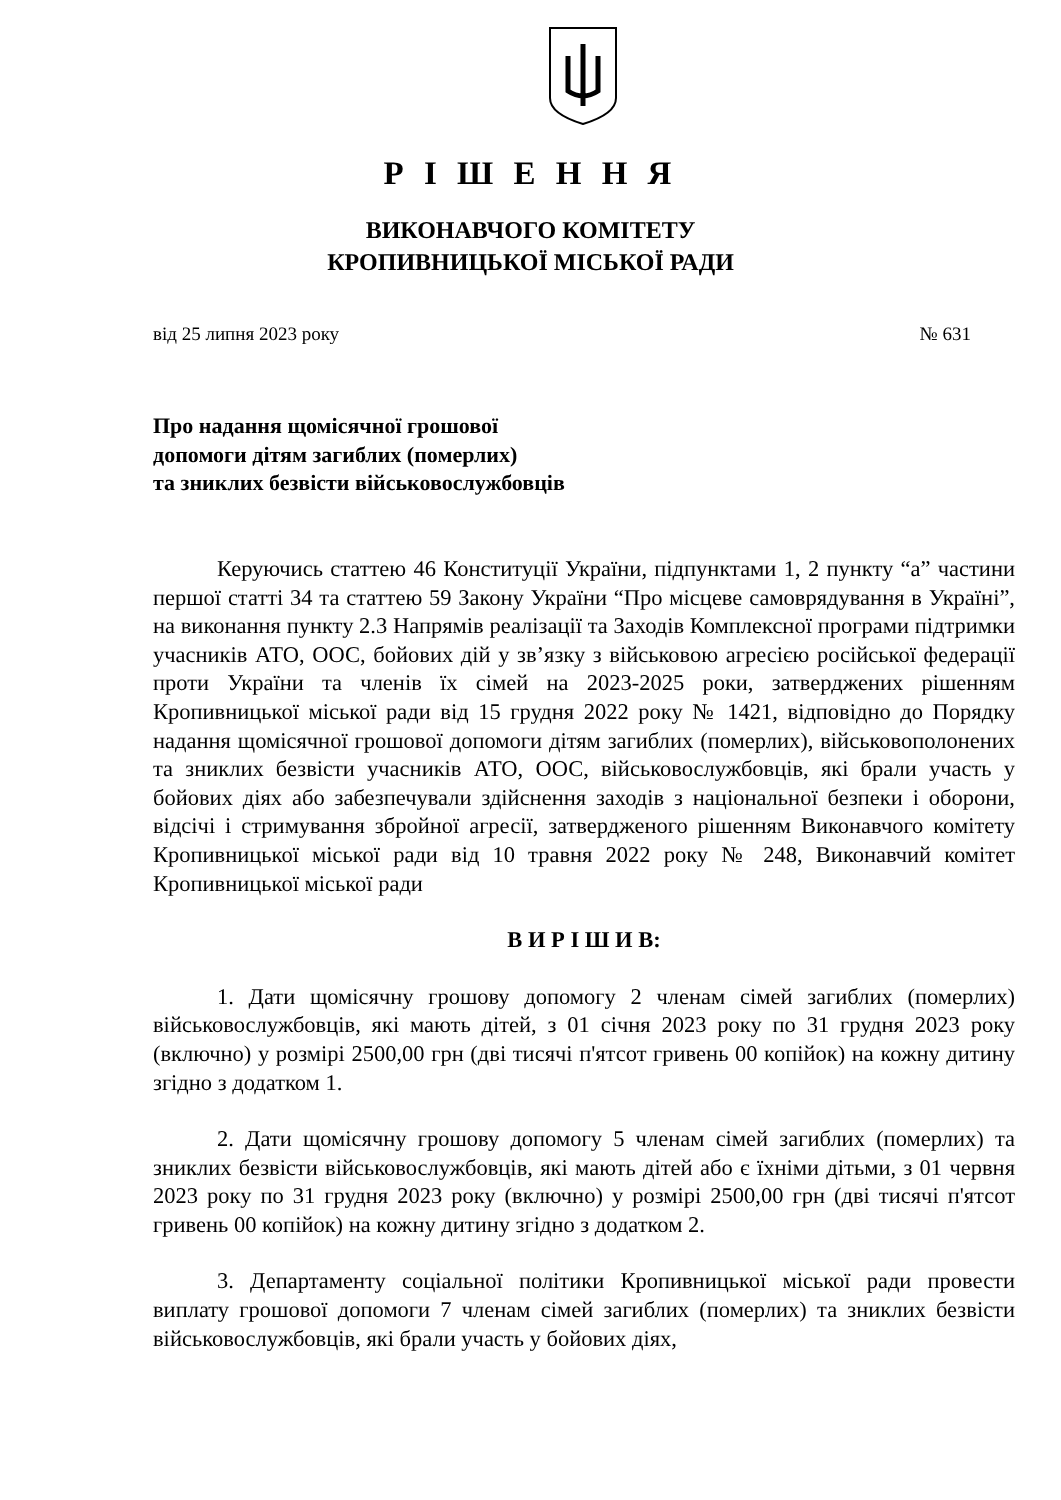Р І Ш Е Н Н Я
ВИКОНАВЧОГО КОМІТЕТУ
КРОПИВНИЦЬКОЇ МІСЬКОЇ РАДИ
від 25 липня 2023 року № 631
Про надання щомісячної грошової
допомоги дітям загиблих (померлих)
та зниклих безвісти військовослужбовців
Керуючись статтею 46 Конституції України, підпунктами 1, 2 пункту “а” частини першої статті 34 та статтею 59 Закону України “Про місцеве самоврядування в Україні”, на виконання пункту 2.3 Напрямів реалізації та Заходів Комплексної програми підтримки учасників АТО, ООС, бойових дій у зв’язку з військовою агресією російської федерації проти України та членів їх сімей на 2023-2025 роки, затверджених рішенням Кропивницької міської ради від 15 грудня 2022 року № 1421, відповідно до Порядку надання щомісячної грошової допомоги дітям загиблих (померлих), військовополонених та зниклих безвісти учасників АТО, ООС, військовослужбовців, які брали участь у бойових діях або забезпечували здійснення заходів з національної безпеки і оборони, відсічі і стримування збройної агресії, затвердженого рішенням Виконавчого комітету Кропивницької міської ради від 10 травня 2022 року № 248, Виконавчий комітет Кропивницької міської ради
В И Р І Ш И В:
1. Дати щомісячну грошову допомогу 2 членам сімей загиблих (померлих) військовослужбовців, які мають дітей, з 01 січня 2023 року по 31 грудня 2023 року (включно) у розмірі 2500,00 грн (дві тисячі п'ятсот гривень 00 копійок) на кожну дитину згідно з додатком 1.
2. Дати щомісячну грошову допомогу 5 членам сімей загиблих (померлих) та зниклих безвісти військовослужбовців, які мають дітей або є їхніми дітьми, з 01 червня 2023 року по 31 грудня 2023 року (включно) у розмірі 2500,00 грн (дві тисячі п'ятсот гривень 00 копійок) на кожну дитину згідно з додатком 2.
3. Департаменту соціальної політики Кропивницької міської ради провести виплату грошової допомоги 7 членам сімей загиблих (померлих) та зниклих безвісти військовослужбовців, які брали участь у бойових діях,